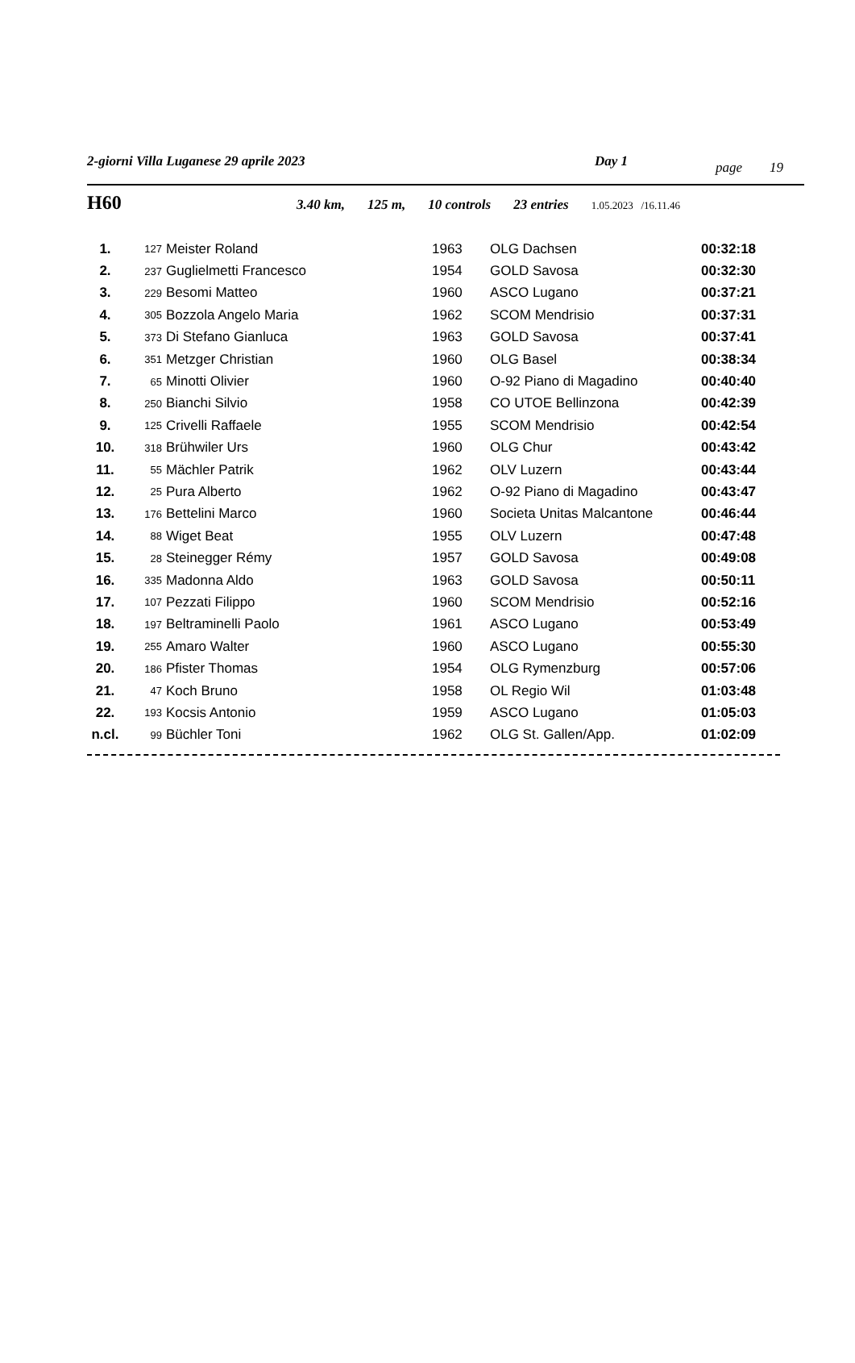2-giorni Villa Luganese 29 aprile 2023 Day 1 page 19
H60 3.40 km, 125 m, 10 controls 23 entries 1.05.2023 /16.11.46
| 1. | 127 | Meister Roland | 1963 | OLG Dachsen | 00:32:18 |
| 2. | 237 | Guglielmetti Francesco | 1954 | GOLD Savosa | 00:32:30 |
| 3. | 229 | Besomi Matteo | 1960 | ASCO Lugano | 00:37:21 |
| 4. | 305 | Bozzola Angelo Maria | 1962 | SCOM Mendrisio | 00:37:31 |
| 5. | 373 | Di Stefano Gianluca | 1963 | GOLD Savosa | 00:37:41 |
| 6. | 351 | Metzger Christian | 1960 | OLG Basel | 00:38:34 |
| 7. | 65 | Minotti Olivier | 1960 | O-92 Piano di Magadino | 00:40:40 |
| 8. | 250 | Bianchi Silvio | 1958 | CO UTOE Bellinzona | 00:42:39 |
| 9. | 125 | Crivelli Raffaele | 1955 | SCOM Mendrisio | 00:42:54 |
| 10. | 318 | Brühwiler Urs | 1960 | OLG Chur | 00:43:42 |
| 11. | 55 | Mächler Patrik | 1962 | OLV Luzern | 00:43:44 |
| 12. | 25 | Pura Alberto | 1962 | O-92 Piano di Magadino | 00:43:47 |
| 13. | 176 | Bettelini Marco | 1960 | Societa Unitas Malcantone | 00:46:44 |
| 14. | 88 | Wiget Beat | 1955 | OLV Luzern | 00:47:48 |
| 15. | 28 | Steinegger Rémy | 1957 | GOLD Savosa | 00:49:08 |
| 16. | 335 | Madonna Aldo | 1963 | GOLD Savosa | 00:50:11 |
| 17. | 107 | Pezzati Filippo | 1960 | SCOM Mendrisio | 00:52:16 |
| 18. | 197 | Beltraminelli Paolo | 1961 | ASCO Lugano | 00:53:49 |
| 19. | 255 | Amaro Walter | 1960 | ASCO Lugano | 00:55:30 |
| 20. | 186 | Pfister Thomas | 1954 | OLG Rymenzburg | 00:57:06 |
| 21. | 47 | Koch Bruno | 1958 | OL Regio Wil | 01:03:48 |
| 22. | 193 | Kocsis Antonio | 1959 | ASCO Lugano | 01:05:03 |
| n.cl. | 99 | Büchler Toni | 1962 | OLG St. Gallen/App. | 01:02:09 |